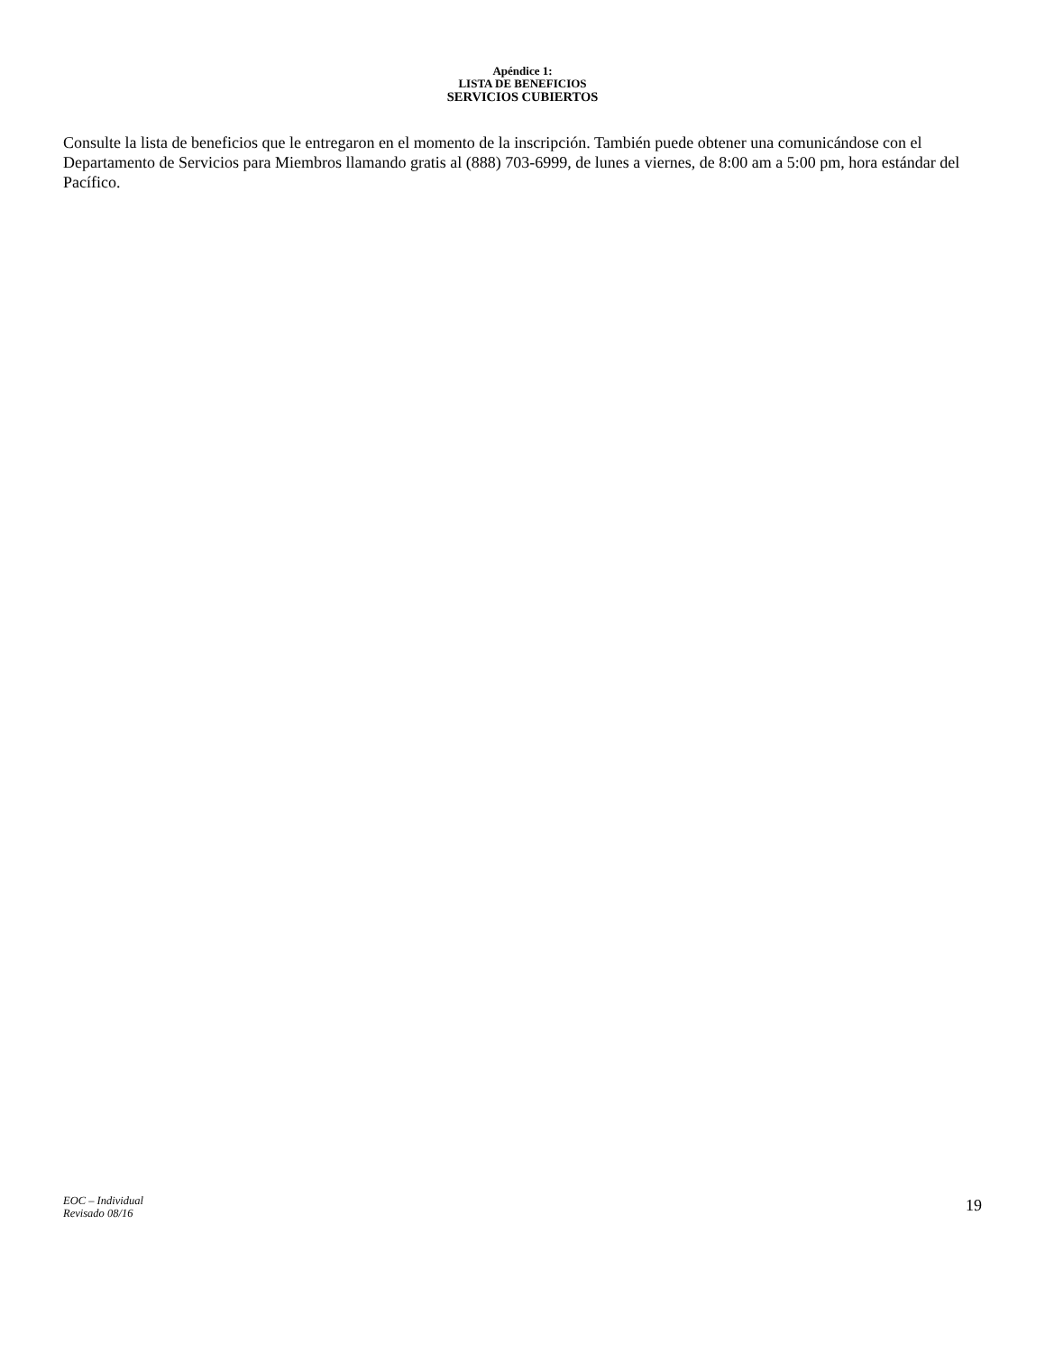Apéndice 1:
LISTA DE BENEFICIOS
SERVICIOS CUBIERTOS
Consulte la lista de beneficios que le entregaron en el momento de la inscripción. También puede obtener una comunicándose con el Departamento de Servicios para Miembros llamando gratis al (888) 703-6999, de lunes a viernes, de 8:00 am a 5:00 pm, hora estándar del Pacífico.
EOC – Individual
Revisado 08/16
19